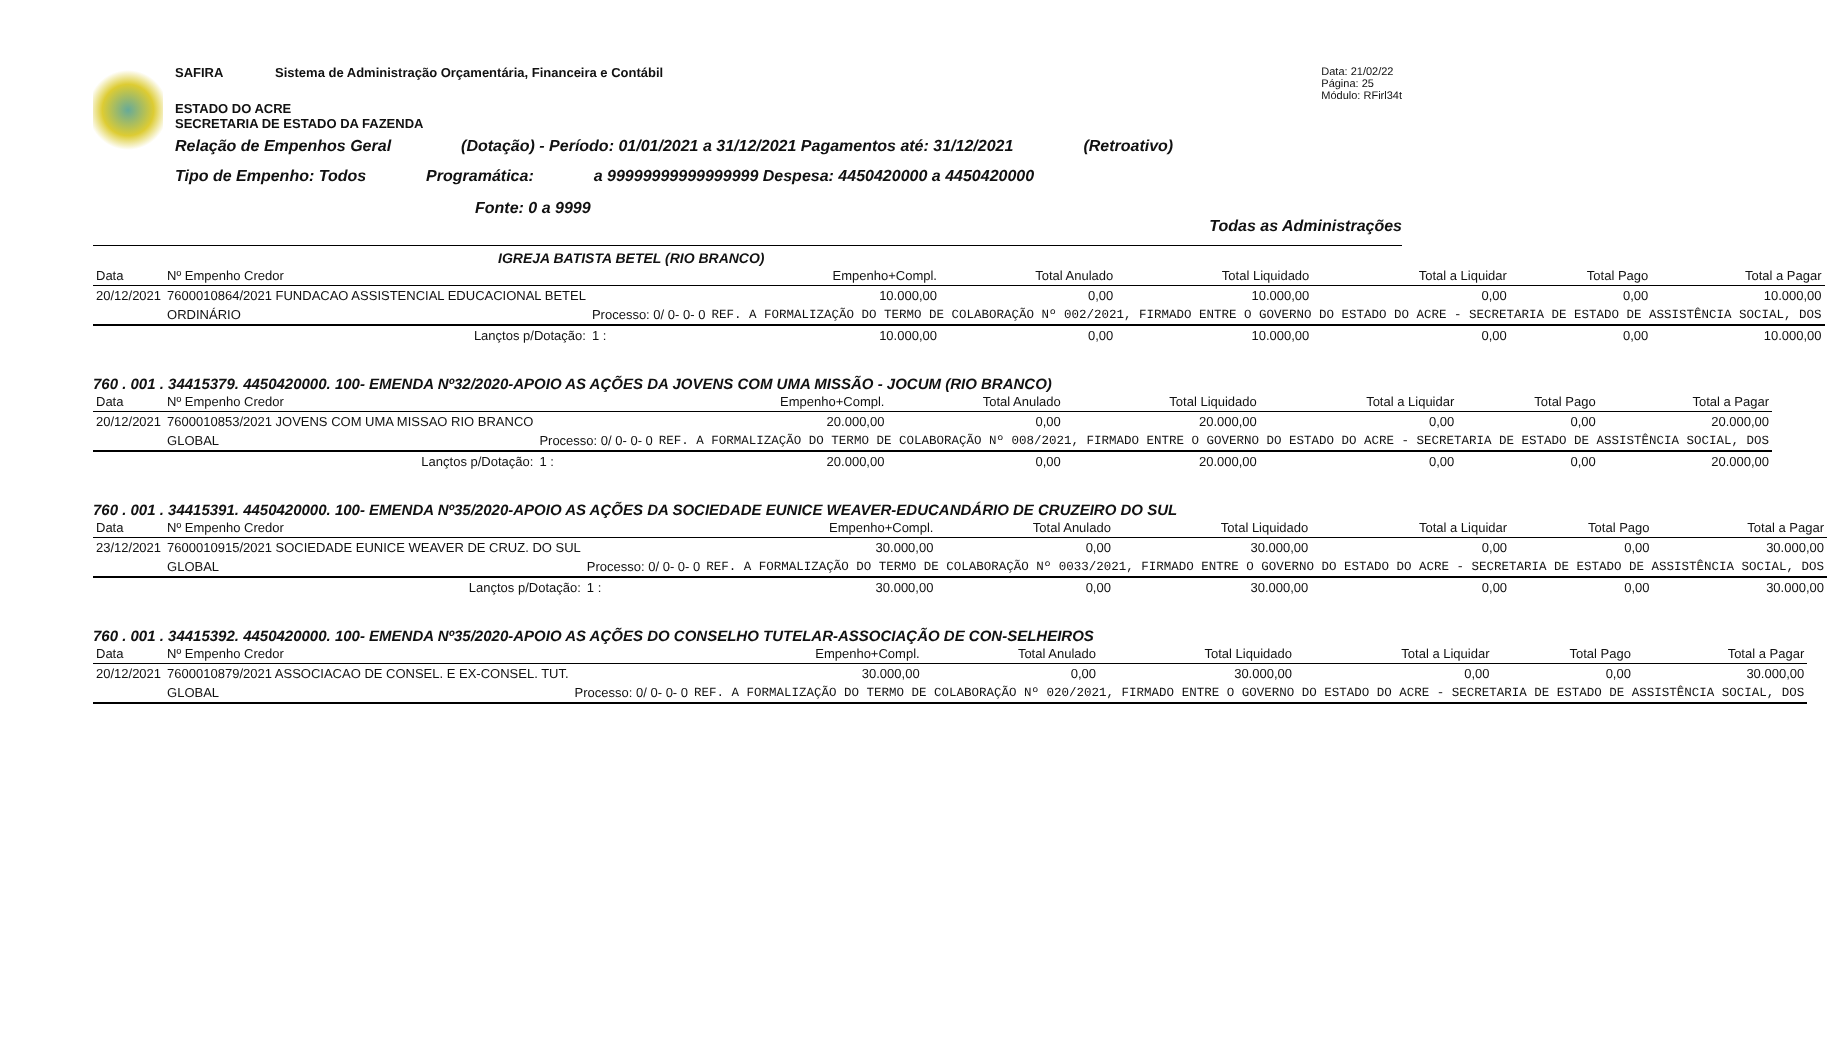SAFIRA Sistema de Administração Orçamentária, Financeira e Contábil Data: 21/02/22
Página: 25
Módulo: RFirl34t
ESTADO DO ACRE
SECRETARIA DE ESTADO DA FAZENDA
Relação de Empenhos Geral (Dotação) - Período: 01/01/2021 a 31/12/2021 Pagamentos até: 31/12/2021 (Retroativo)
Tipo de Empenho: Todos Programática: a 99999999999999999 Despesa: 4450420000 a 4450420000
Fonte: 0 a 9999
Todas as Administrações
IGREJA BATISTA BETEL (RIO BRANCO)
| Data | Nº Empenho Credor | | Empenho+Compl. | Total Anulado | Total Liquidado | Total a Liquidar | Total Pago | Total a Pagar |
| --- | --- | --- | --- | --- | --- | --- | --- | --- |
| 20/12/2021 | 7600010864/2021 FUNDACAO ASSISTENCIAL EDUCACIONAL BETEL | | 10.000,00 | 0,00 | 10.000,00 | 0,00 | 0,00 | 10.000,00 |
| | ORDINÁRIO | Processo: 0/ 0- 0- 0 | REF. A FORMALIZAÇÃO DO TERMO DE COLABORAÇÃO Nº 002/2021, FIRMADO ENTRE O GOVERNO DO ESTADO DO ACRE - SECRETARIA DE ESTADO DE ASSISTÊNCIA SOCIAL, DOS | | | | | |
| | Lançtos p/Dotação: | 1 : | 10.000,00 | 0,00 | 10.000,00 | 0,00 | 0,00 | 10.000,00 |
760 . 001 . 34415379. 4450420000. 100- EMENDA Nº32/2020-APOIO AS AÇÕES DA JOVENS COM UMA MISSÃO - JOCUM (RIO BRANCO)
| Data | Nº Empenho Credor | | Empenho+Compl. | Total Anulado | Total Liquidado | Total a Liquidar | Total Pago | Total a Pagar |
| --- | --- | --- | --- | --- | --- | --- | --- | --- |
| 20/12/2021 | 7600010853/2021 JOVENS COM UMA MISSAO RIO BRANCO | | 20.000,00 | 0,00 | 20.000,00 | 0,00 | 0,00 | 20.000,00 |
| | GLOBAL | Processo: 0/ 0- 0- 0 | REF. A FORMALIZAÇÃO DO TERMO DE COLABORAÇÃO Nº 008/2021, FIRMADO ENTRE O GOVERNO DO ESTADO DO ACRE - SECRETARIA DE ESTADO DE ASSISTÊNCIA SOCIAL, DOS | | | | | |
| | Lançtos p/Dotação: | 1 : | 20.000,00 | 0,00 | 20.000,00 | 0,00 | 0,00 | 20.000,00 |
760 . 001 . 34415391. 4450420000. 100- EMENDA Nº35/2020-APOIO AS AÇÕES DA SOCIEDADE EUNICE WEAVER-EDUCANDÁRIO DE CRUZEIRO DO SUL
| Data | Nº Empenho Credor | | Empenho+Compl. | Total Anulado | Total Liquidado | Total a Liquidar | Total Pago | Total a Pagar |
| --- | --- | --- | --- | --- | --- | --- | --- | --- |
| 23/12/2021 | 7600010915/2021 SOCIEDADE EUNICE WEAVER DE CRUZ. DO SUL | | 30.000,00 | 0,00 | 30.000,00 | 0,00 | 0,00 | 30.000,00 |
| | GLOBAL | Processo: 0/ 0- 0- 0 | REF. A FORMALIZAÇÃO DO TERMO DE COLABORAÇÃO Nº 0033/2021, FIRMADO ENTRE O GOVERNO DO ESTADO DO ACRE - SECRETARIA DE ESTADO DE ASSISTÊNCIA SOCIAL, DOS | | | | | |
| | Lançtos p/Dotação: | 1 : | 30.000,00 | 0,00 | 30.000,00 | 0,00 | 0,00 | 30.000,00 |
760 . 001 . 34415392. 4450420000. 100- EMENDA Nº35/2020-APOIO AS AÇÕES DO CONSELHO TUTELAR-ASSOCIAÇÃO DE CON-SELHEIROS
| Data | Nº Empenho Credor | | Empenho+Compl. | Total Anulado | Total Liquidado | Total a Liquidar | Total Pago | Total a Pagar |
| --- | --- | --- | --- | --- | --- | --- | --- | --- |
| 20/12/2021 | 7600010879/2021 ASSOCIACAO DE CONSEL. E EX-CONSEL. TUT. | | 30.000,00 | 0,00 | 30.000,00 | 0,00 | 0,00 | 30.000,00 |
| | GLOBAL | Processo: 0/ 0- 0- 0 | REF. A FORMALIZAÇÃO DO TERMO DE COLABORAÇÃO Nº 020/2021, FIRMADO ENTRE O GOVERNO DO ESTADO DO ACRE - SECRETARIA DE ESTADO DE ASSISTÊNCIA SOCIAL, DOS | | | | | |